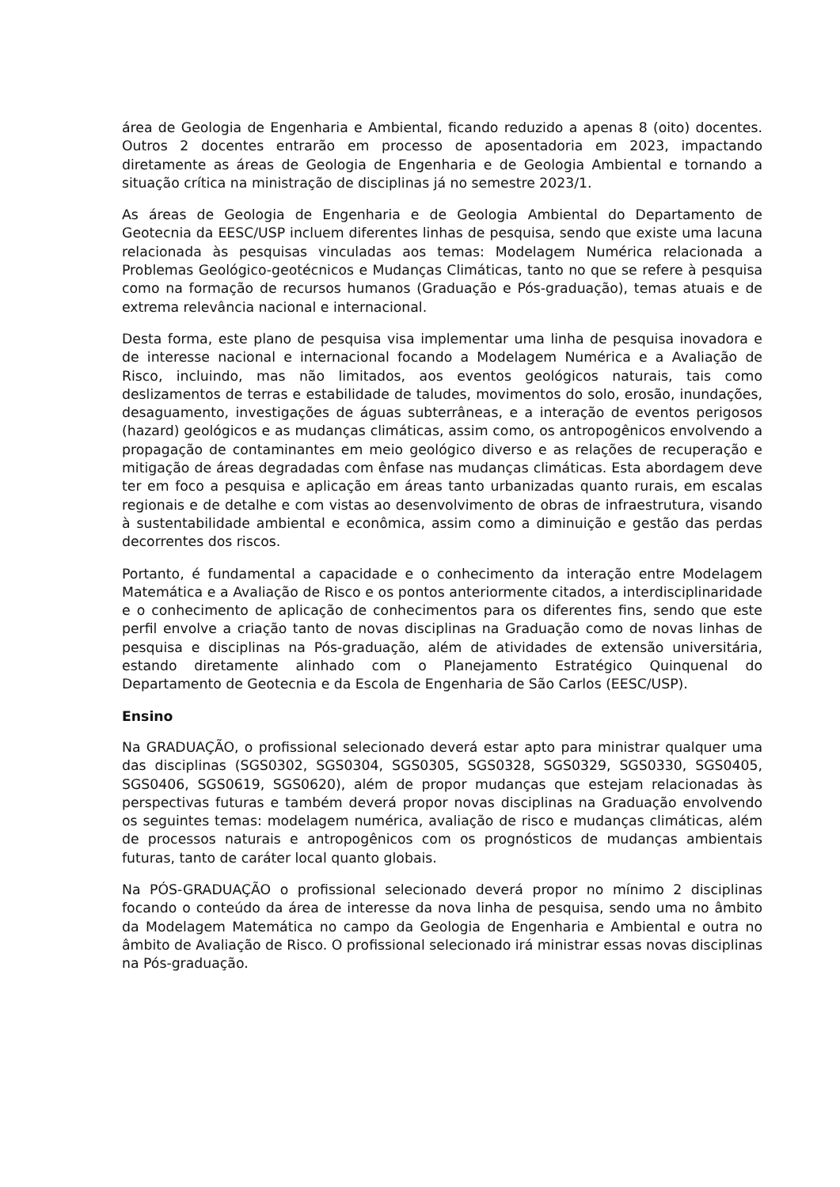área de Geologia de Engenharia e Ambiental, ficando reduzido a apenas 8 (oito) docentes. Outros 2 docentes entrarão em processo de aposentadoria em 2023, impactando diretamente as áreas de Geologia de Engenharia e de Geologia Ambiental e tornando a situação crítica na ministração de disciplinas já no semestre 2023/1.
As áreas de Geologia de Engenharia e de Geologia Ambiental do Departamento de Geotecnia da EESC/USP incluem diferentes linhas de pesquisa, sendo que existe uma lacuna relacionada às pesquisas vinculadas aos temas: Modelagem Numérica relacionada a Problemas Geológico-geotécnicos e Mudanças Climáticas, tanto no que se refere à pesquisa como na formação de recursos humanos (Graduação e Pós-graduação), temas atuais e de extrema relevância nacional e internacional.
Desta forma, este plano de pesquisa visa implementar uma linha de pesquisa inovadora e de interesse nacional e internacional focando a Modelagem Numérica e a Avaliação de Risco, incluindo, mas não limitados, aos eventos geológicos naturais, tais como deslizamentos de terras e estabilidade de taludes, movimentos do solo, erosão, inundações, desaguamento, investigações de águas subterrâneas, e a interação de eventos perigosos (hazard) geológicos e as mudanças climáticas, assim como, os antropogênicos envolvendo a propagação de contaminantes em meio geológico diverso e as relações de recuperação e mitigação de áreas degradadas com ênfase nas mudanças climáticas. Esta abordagem deve ter em foco a pesquisa e aplicação em áreas tanto urbanizadas quanto rurais, em escalas regionais e de detalhe e com vistas ao desenvolvimento de obras de infraestrutura, visando à sustentabilidade ambiental e econômica, assim como a diminuição e gestão das perdas decorrentes dos riscos.
Portanto, é fundamental a capacidade e o conhecimento da interação entre Modelagem Matemática e a Avaliação de Risco e os pontos anteriormente citados, a interdisciplinaridade e o conhecimento de aplicação de conhecimentos para os diferentes fins, sendo que este perfil envolve a criação tanto de novas disciplinas na Graduação como de novas linhas de pesquisa e disciplinas na Pós-graduação, além de atividades de extensão universitária, estando diretamente alinhado com o Planejamento Estratégico Quinquenal do Departamento de Geotecnia e da Escola de Engenharia de São Carlos (EESC/USP).
Ensino
Na GRADUAÇÃO, o profissional selecionado deverá estar apto para ministrar qualquer uma das disciplinas (SGS0302, SGS0304, SGS0305, SGS0328, SGS0329, SGS0330, SGS0405, SGS0406, SGS0619, SGS0620), além de propor mudanças que estejam relacionadas às perspectivas futuras e também deverá propor novas disciplinas na Graduação envolvendo os seguintes temas: modelagem numérica, avaliação de risco e mudanças climáticas, além de processos naturais e antropogênicos com os prognósticos de mudanças ambientais futuras, tanto de caráter local quanto globais.
Na PÓS-GRADUAÇÃO o profissional selecionado deverá propor no mínimo 2 disciplinas focando o conteúdo da área de interesse da nova linha de pesquisa, sendo uma no âmbito da Modelagem Matemática no campo da Geologia de Engenharia e Ambiental e outra no âmbito de Avaliação de Risco. O profissional selecionado irá ministrar essas novas disciplinas na Pós-graduação.